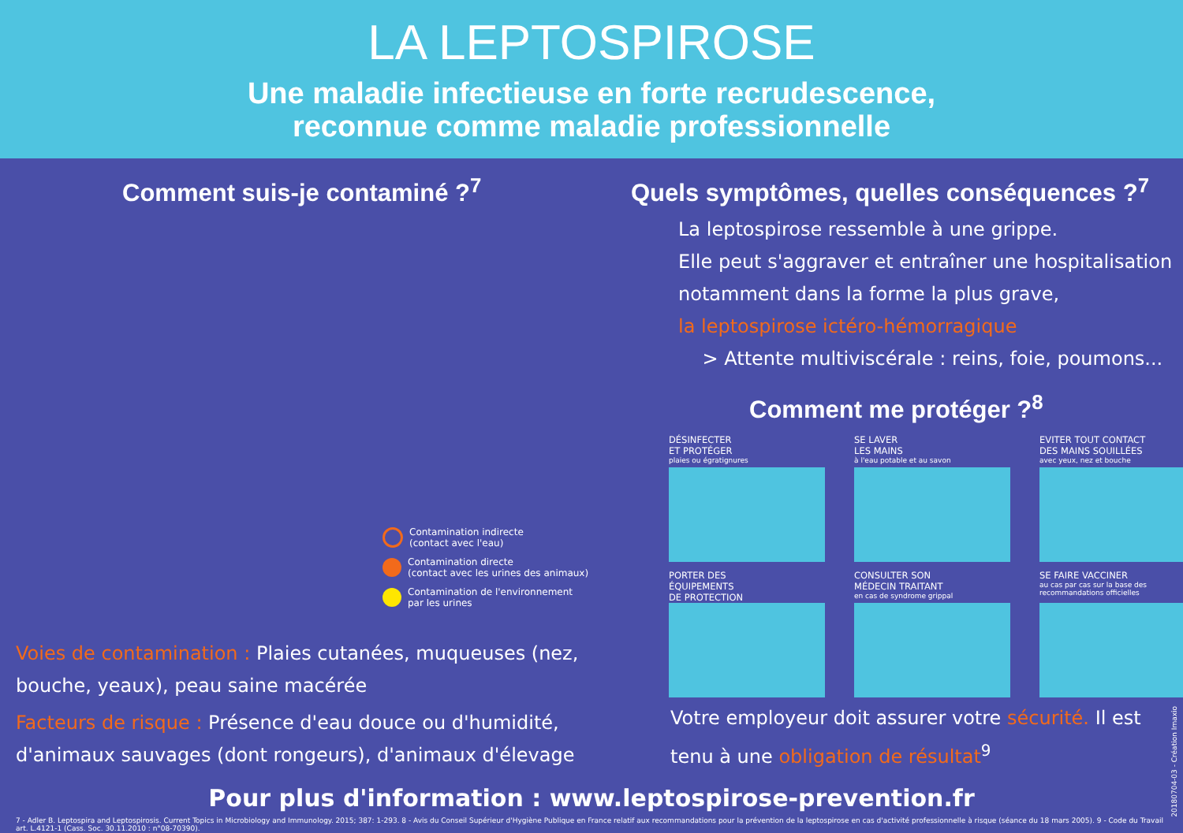LA LEPTOSPIROSE
Une maladie infectieuse en forte recrudescence,
reconnue comme maladie professionnelle
Comment suis-je contaminé ?<sup>7</sup>
Contamination indirecte
(contact avec l'eau)
Contamination directe
(contact avec les urines des animaux)
Contamination de l'environnement
par les urines
Voies de contamination : Plaies cutanées, muqueuses (nez, bouche, yeaux), peau saine macérée
Facteurs de risque : Présence d'eau douce ou d'humidité, d'animaux sauvages (dont rongeurs), d'animaux d'élevage
Quels symptômes, quelles conséquences ?<sup>7</sup>
La leptospirose ressemble à une grippe.
Elle peut s'aggraver et entraîner une hospitalisation notamment dans la forme la plus grave,
la leptospirose ictéro-hémorragique
> Attente multiviscérale : reins, foie, poumons...
Comment me protéger ?<sup>8</sup>
DÉSINFECTER
ET PROTÉGER
plaies ou égratignures
SE LAVER
LES MAINS
à l'eau potable et au savon
EVITER TOUT CONTACT
DES MAINS SOUILLÉES
avec yeux, nez et bouche
PORTER DES
ÉQUIPEMENTS
DE PROTECTION
CONSULTER SON
MÉDECIN TRAITANT
en cas de syndrome grippal
SE FAIRE VACCINER
au cas par cas sur la base des recommandations officielles
Votre employeur doit assurer votre sécurité. Il est tenu à une obligation de résultat<sup>9</sup>
Pour plus d'information : www.leptospirose-prevention.fr
7 - Adler B. Leptospira and Leptospirosis. Current Topics in Microbiology and Immunology. 2015; 387: 1-293. 8 - Avis du Conseil Supérieur d'Hygiène Publique en France relatif aux recommandations pour la prévention de la leptospirose en cas d'activité professionnelle à risque (séance du 18 mars 2005). 9 - Code du Travail art. L.4121-1 (Cass. Soc. 30.11.2010 : n°08-70390).
20180704-03 - Création Imaxio